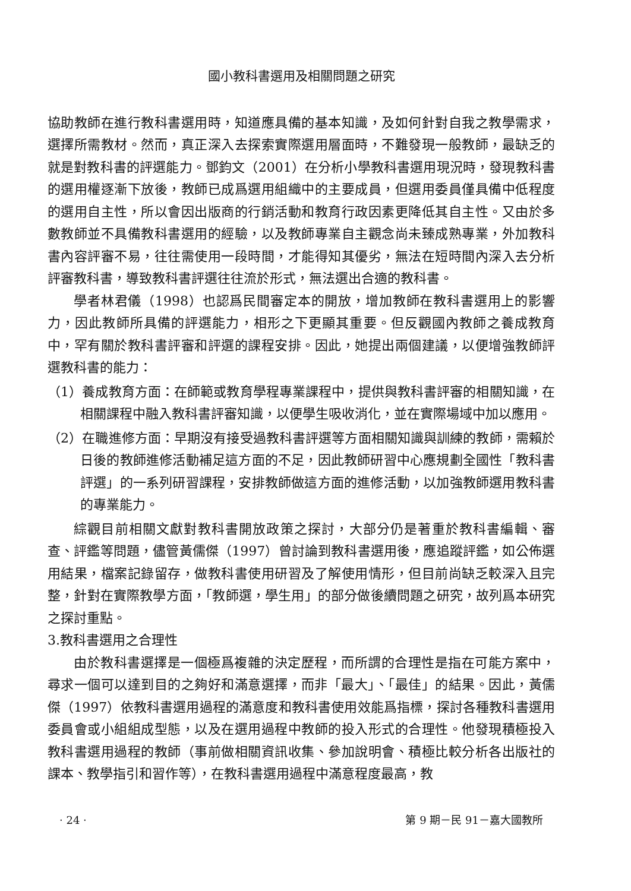國小教科書選用及相關問題之研究
協助教師在進行教科書選用時，知道應具備的基本知識，及如何針對自我之教學需求，選擇所需教材。然而，真正深入去探索實際選用層面時，不難發現一般教師，最缺乏的就是對教科書的評選能力。鄧鈞文（2001）在分析小學教科書選用現況時，發現教科書的選用權逐漸下放後，教師已成爲選用組織中的主要成員，但選用委員僅具備中低程度的選用自主性，所以會因出版商的行銷活動和教育行政因素更降低其自主性。又由於多數教師並不具備教科書選用的經驗，以及教師專業自主觀念尚未臻成熟專業，外加教科書內容評審不易，往往需使用一段時間，才能得知其優劣，無法在短時間內深入去分析評審教科書，導致教科書評選往往流於形式，無法選出合適的教科書。
學者林君儀（1998）也認爲民間審定本的開放，增加教師在教科書選用上的影響力，因此教師所具備的評選能力，相形之下更顯其重要。但反觀國內教師之養成教育中，罕有關於教科書評審和評選的課程安排。因此，她提出兩個建議，以便增強教師評選教科書的能力：
（1）養成教育方面：在師範或教育學程專業課程中，提供與教科書評審的相關知識，在相關課程中融入教科書評審知識，以便學生吸收消化，並在實際場域中加以應用。
（2）在職進修方面：早期沒有接受過教科書評選等方面相關知識與訓練的教師，需賴於日後的教師進修活動補足這方面的不足，因此教師研習中心應規劃全國性「教科書評選」的一系列研習課程，安排教師做這方面的進修活動，以加強教師選用教科書的專業能力。
綜觀目前相關文獻對教科書開放政策之探討，大部分仍是著重於教科書編輯、審查、評鑑等問題，儘管黃儒傑（1997）曾討論到教科書選用後，應追蹤評鑑，如公佈選用結果，檔案記錄留存，做教科書使用研習及了解使用情形，但目前尚缺乏較深入且完整，針對在實際教學方面，「教師選，學生用」的部分做後續問題之研究，故列爲本研究之探討重點。
3.教科書選用之合理性
由於教科書選擇是一個極爲複雜的決定歷程，而所謂的合理性是指在可能方案中，尋求一個可以達到目的之夠好和滿意選擇，而非「最大」、「最佳」的結果。因此，黃儒傑（1997）依教科書選用過程的滿意度和教科書使用效能爲指標，探討各種教科書選用委員會或小組組成型態，以及在選用過程中教師的投入形式的合理性。他發現積極投入教科書選用過程的教師（事前做相關資訊收集、參加說明會、積極比較分析各出版社的課本、教學指引和習作等），在教科書選用過程中滿意程度最高，教
· 24 · 第 9 期－民 91－嘉大國教所